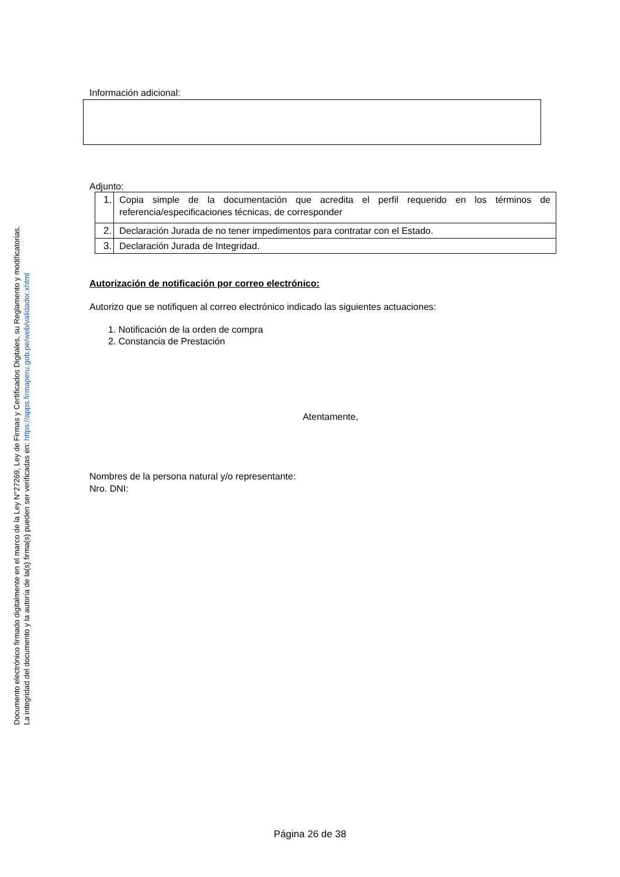Documento electrónico firmado digitalmente en el marco de la Ley N°27269, Ley de Firmas y Certificados Digitales, su Reglamento y modificatorias.
La integridad del documento y la autoría de la(s) firma(s) pueden ser verificadas en: https://apps.firmaperu.gob.pe/web/validador.xhtml
Información adicional:
Adjunto:
| 1. | Copia simple de la documentación que acredita el perfil requerido en los términos de referencia/especificaciones técnicas, de corresponder |
| 2. | Declaración Jurada de no tener impedimentos para contratar con el Estado. |
| 3. | Declaración Jurada de Integridad. |
Autorización de notificación por correo electrónico:
Autorizo que se notifiquen al correo electrónico indicado las siguientes actuaciones:
1. Notificación de la orden de compra
2. Constancia de Prestación
Atentamente,
Nombres de la persona natural y/o representante:
Nro. DNI:
Página 26 de 38